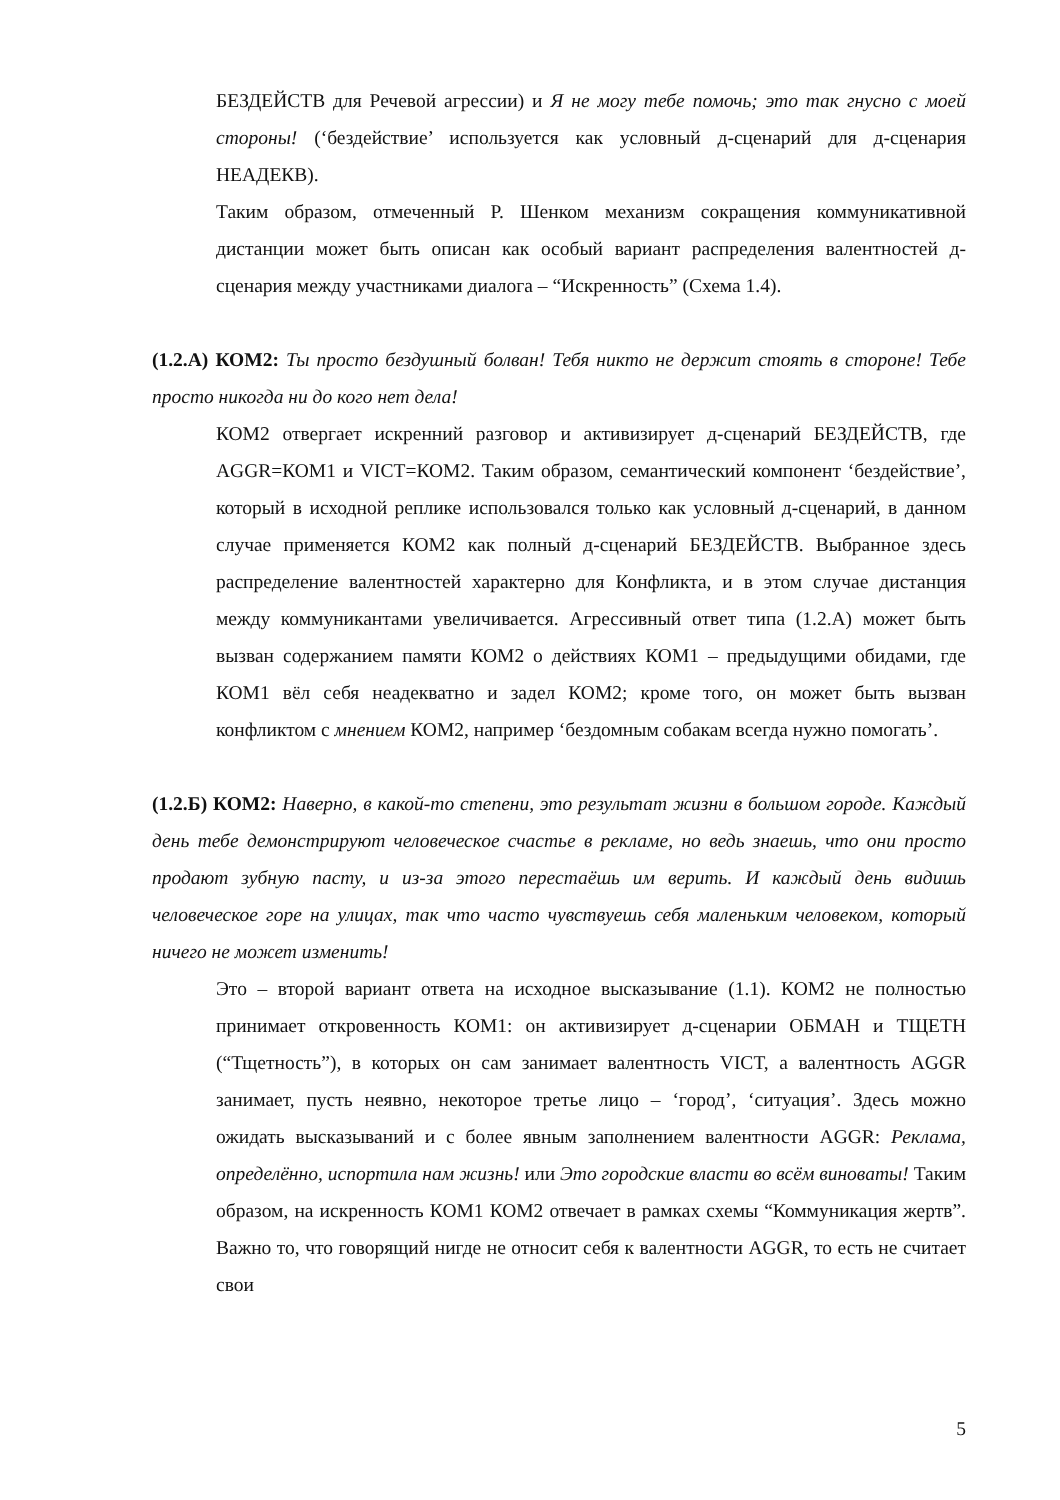БЕЗДЕЙСТВ для Речевой агрессии) и Я не могу тебе помочь; это так гнусно с моей стороны! (‘бездействие’ используется как условный д-сценарий для д-сценария НЕАДЕКВ).
Таким образом, отмеченный Р. Шенком механизм сокращения коммуникативной дистанции может быть описан как особый вариант распределения валентностей д-сценария между участниками диалога – “Искренность” (Схема 1.4).
(1.2.А) КОМ2: Ты просто бездушный болван! Тебя никто не держит стоять в стороне! Тебе просто никогда ни до кого нет дела!
КОМ2 отвергает искренний разговор и активизирует д-сценарий БЕЗДЕЙСТВ, где AGGR=КОМ1 и VICT=КОМ2. Таким образом, семантический компонент ‘бездействие’, который в исходной реплике использовался только как условный д-сценарий, в данном случае применяется КОМ2 как полный д-сценарий БЕЗДЕЙСТВ. Выбранное здесь распределение валентностей характерно для Конфликта, и в этом случае дистанция между коммуникантами увеличивается. Агрессивный ответ типа (1.2.А) может быть вызван содержанием памяти КОМ2 о действиях КОМ1 – предыдущими обидами, где КОМ1 вёл себя неадекватно и задел КОМ2; кроме того, он может быть вызван конфликтом с мнением КОМ2, например ‘бездомным собакам всегда нужно помогать’.
(1.2.Б) КОМ2: Наверно, в какой-то степени, это результат жизни в большом городе. Каждый день тебе демонстрируют человеческое счастье в рекламе, но ведь знаешь, что они просто продают зубную пасту, и из-за этого перестаёшь им верить. И каждый день видишь человеческое горе на улицах, так что часто чувствуешь себя маленьким человеком, который ничего не может изменить!
Это – второй вариант ответа на исходное высказывание (1.1). КОМ2 не полностью принимает откровенность КОМ1: он активизирует д-сценарии ОБМАН и ТЩЕТН (“Тщетность”), в которых он сам занимает валентность VICT, а валентность AGGR занимает, пусть неявно, некоторое третье лицо – ‘город’, ‘ситуация’. Здесь можно ожидать высказываний и с более явным заполнением валентности AGGR: Реклама, определённо, испортила нам жизнь! или Это городские власти во всём виноваты! Таким образом, на искренность КОМ1 КОМ2 отвечает в рамках схемы “Коммуникация жертв”. Важно то, что говорящий нигде не относит себя к валентности AGGR, то есть не считает свои
5